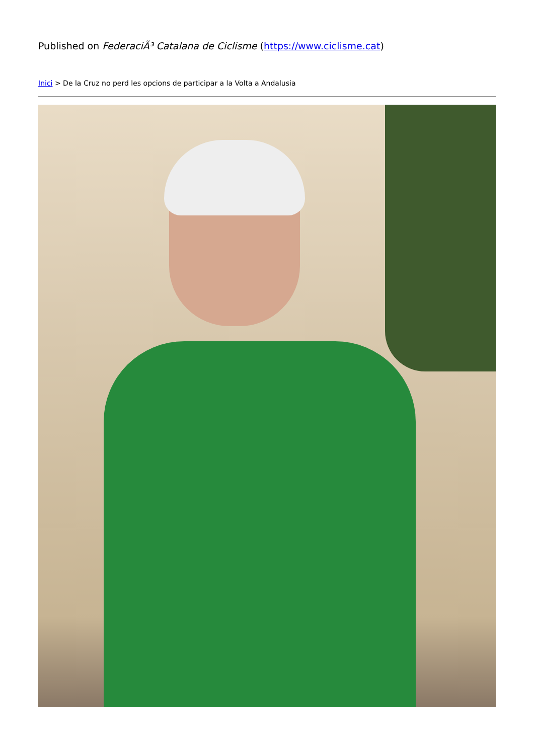Published on FederaciÃ³ Catalana de Ciclisme (https://www.ciclisme.cat)
Inici > De la Cruz no perd les opcions de participar a la Volta a Andalusia